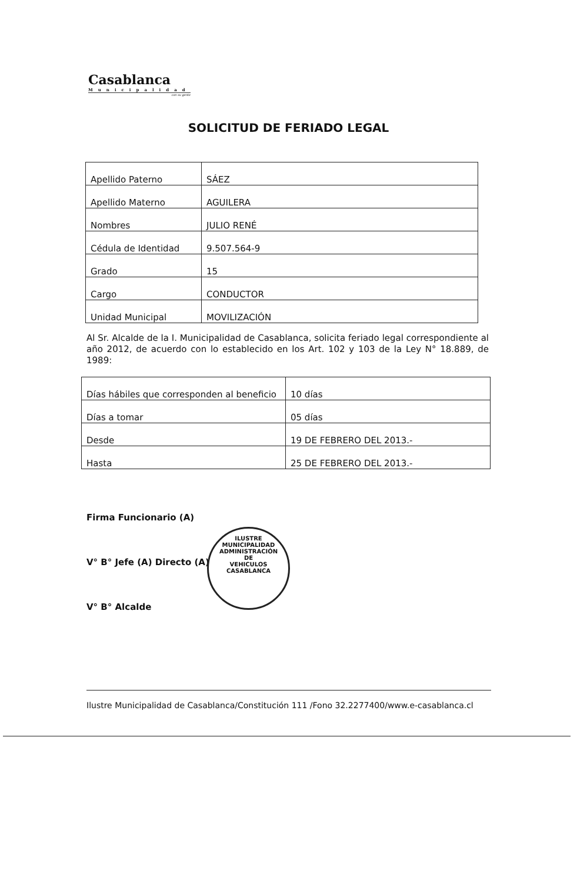Casablanca
Municipalidad
con su gente
SOLICITUD DE FERIADO LEGAL
| Apellido Paterno | SÁEZ |
| Apellido Materno | AGUILERA |
| Nombres | JULIO RENÉ |
| Cédula de Identidad | 9.507.564-9 |
| Grado | 15 |
| Cargo | CONDUCTOR |
| Unidad Municipal | MOVILIZACIÓN |
Al Sr. Alcalde de la I. Municipalidad de Casablanca, solicita feriado legal correspondiente al año 2012, de acuerdo con lo establecido en los Art. 102 y 103 de la Ley N° 18.889, de 1989:
| Días hábiles que corresponden al beneficio | 10 días |
| Días a tomar | 05 días |
| Desde | 19 DE FEBRERO DEL 2013.- |
| Hasta | 25 DE FEBRERO DEL 2013.- |
Firma Funcionario (A)
V° B° Jefe (A) Directo (A)
V° B° Alcalde
ILUSTRE MUNICIPALIDAD
ADMINISTRACIÓN
DE
VEHICULOS
CASABLANCA
Ilustre Municipalidad de Casablanca/Constitución 111 /Fono 32.2277400/www.e-casablanca.cl